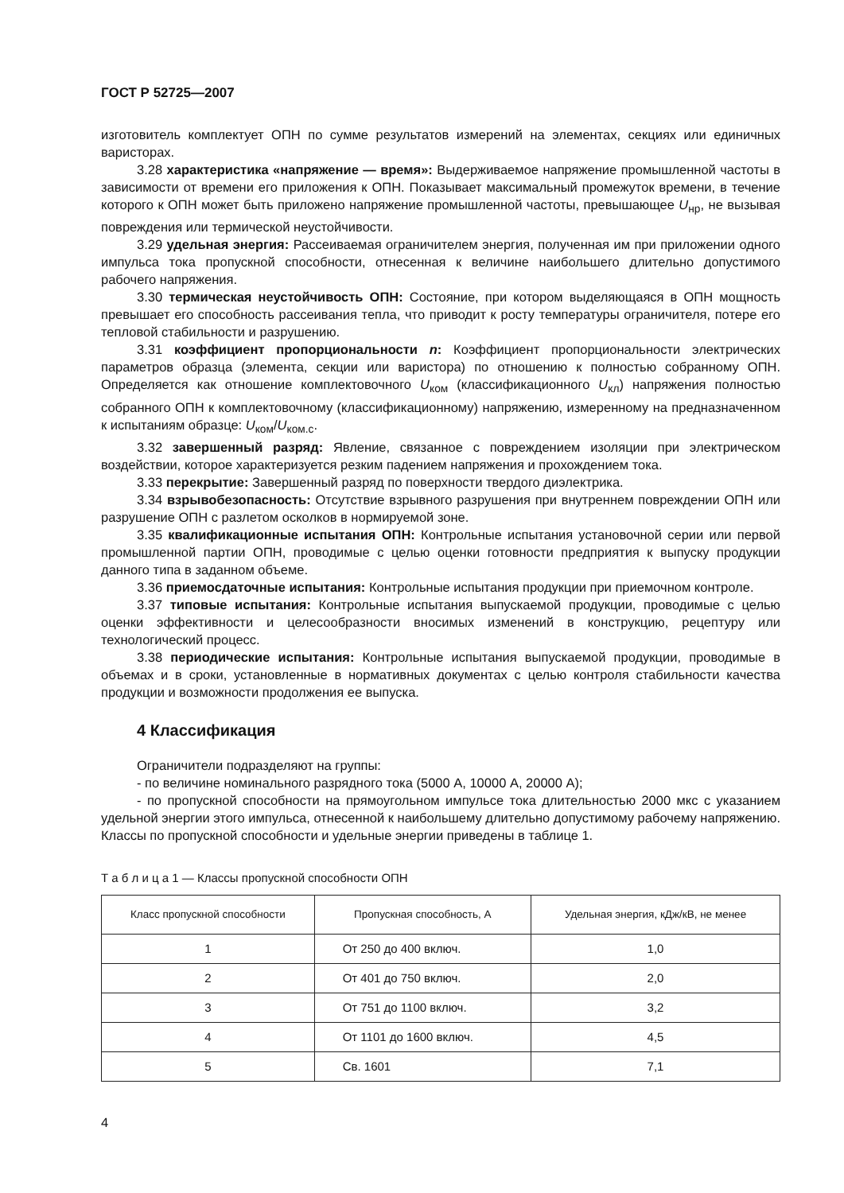ГОСТ Р 52725—2007
изготовитель комплектует ОПН по сумме результатов измерений на элементах, секциях или единичных варисторах.
3.28 характеристика «напряжение — время»: Выдерживаемое напряжение промышленной частоты в зависимости от времени его приложения к ОПН. Показывает максимальный промежуток времени, в течение которого к ОПН может быть приложено напряжение промышленной частоты, превышающее U<sub>нр</sub>, не вызывая повреждения или термической неустойчивости.
3.29 удельная энергия: Рассеиваемая ограничителем энергия, полученная им при приложении одного импульса тока пропускной способности, отнесенная к величине наибольшего длительно допустимого рабочего напряжения.
3.30 термическая неустойчивость ОПН: Состояние, при котором выделяющаяся в ОПН мощность превышает его способность рассеивания тепла, что приводит к росту температуры ограничителя, потере его тепловой стабильности и разрушению.
3.31 коэффициент пропорциональности n: Коэффициент пропорциональности электрических параметров образца (элемента, секции или варистора) по отношению к полностью собранному ОПН. Определяется как отношение комплектовочного U<sub>ком</sub> (классификационного U<sub>кл</sub>) напряжения полностью собранного ОПН к комплектовочному (классификационному) напряжению, измеренному на предназначенном к испытаниям образце: U<sub>ком</sub>/U<sub>ком.с</sub>.
3.32 завершенный разряд: Явление, связанное с повреждением изоляции при электрическом воздействии, которое характеризуется резким падением напряжения и прохождением тока.
3.33 перекрытие: Завершенный разряд по поверхности твердого диэлектрика.
3.34 взрывобезопасность: Отсутствие взрывного разрушения при внутреннем повреждении ОПН или разрушение ОПН с разлетом осколков в нормируемой зоне.
3.35 квалификационные испытания ОПН: Контрольные испытания установочной серии или первой промышленной партии ОПН, проводимые с целью оценки готовности предприятия к выпуску продукции данного типа в заданном объеме.
3.36 приемосдаточные испытания: Контрольные испытания продукции при приемочном контроле.
3.37 типовые испытания: Контрольные испытания выпускаемой продукции, проводимые с целью оценки эффективности и целесообразности вносимых изменений в конструкцию, рецептуру или технологический процесс.
3.38 периодические испытания: Контрольные испытания выпускаемой продукции, проводимые в объемах и в сроки, установленные в нормативных документах с целью контроля стабильности качества продукции и возможности продолжения ее выпуска.
4 Классификация
Ограничители подразделяют на группы:
- по величине номинального разрядного тока (5000 А, 10000 А, 20000 А);
- по пропускной способности на прямоугольном импульсе тока длительностью 2000 мкс с указанием удельной энергии этого импульса, отнесенной к наибольшему длительно допустимому рабочему напряжению. Классы по пропускной способности и удельные энергии приведены в таблице 1.
Т а б л и ц а 1 — Классы пропускной способности ОПН
| Класс пропускной способности | Пропускная способность, А | Удельная энергия, кДж/кВ, не менее |
| --- | --- | --- |
| 1 | От 250 до 400 включ. | 1,0 |
| 2 | От 401 до 750 включ. | 2,0 |
| 3 | От 751 до 1100 включ. | 3,2 |
| 4 | От 1101 до 1600 включ. | 4,5 |
| 5 | Св. 1601 | 7,1 |
4